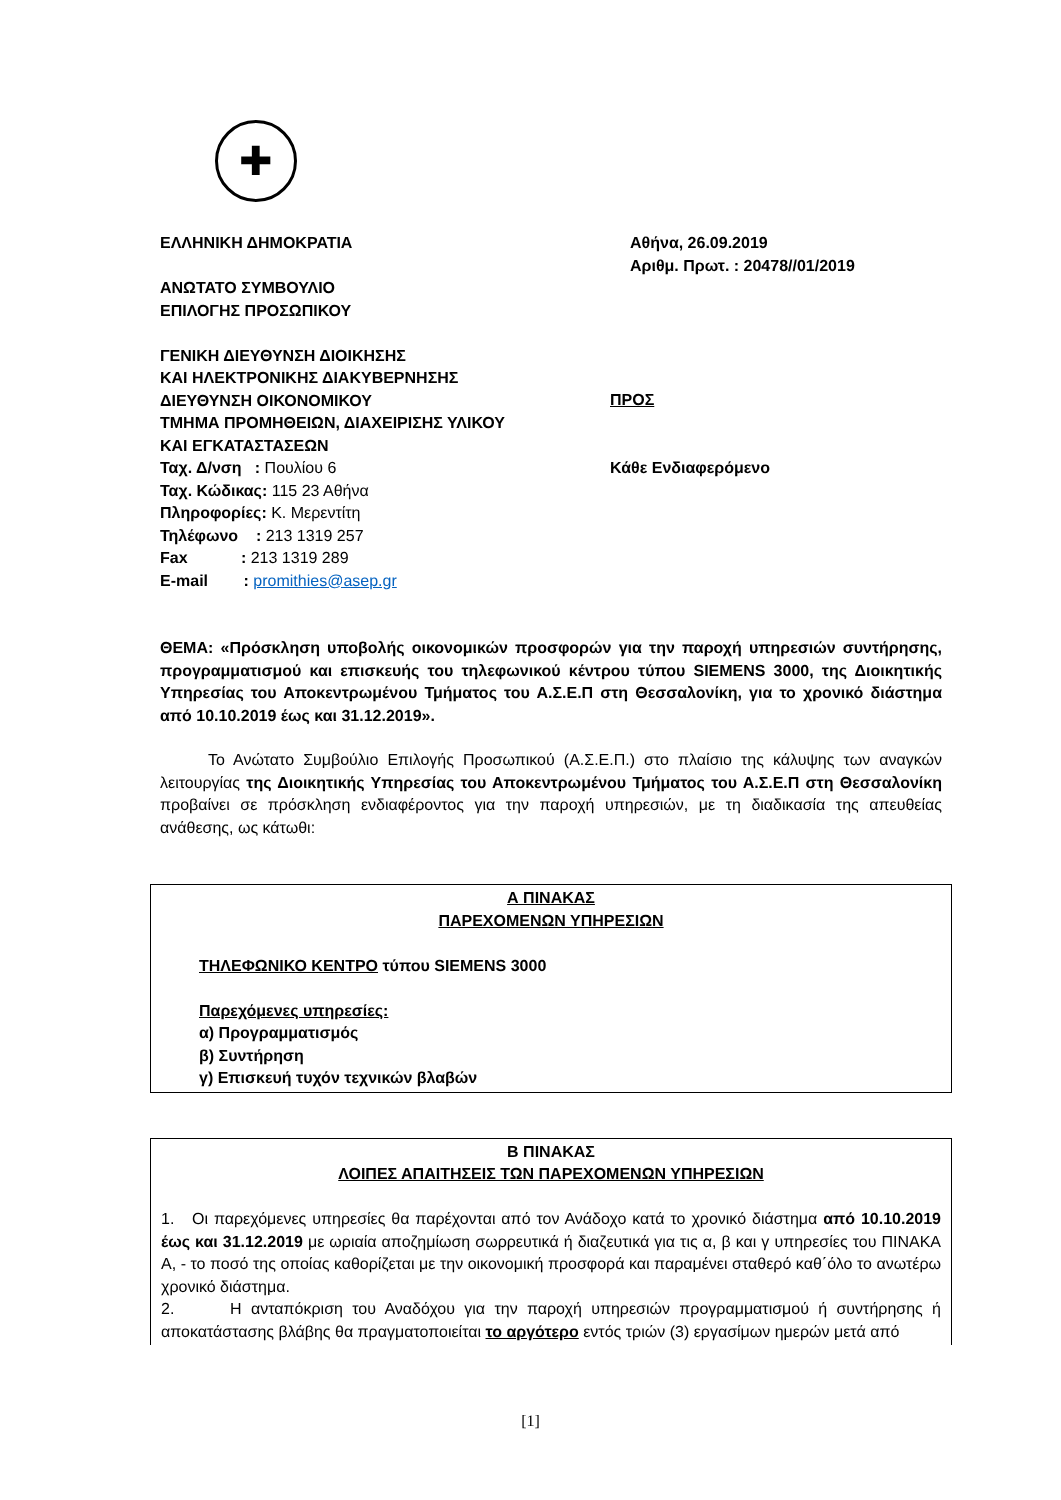✚
ΕΛΛΗΝΙΚΗ ΔΗΜΟΚΡΑΤΙΑ
ΑΝΩΤΑΤΟ ΣΥΜΒΟΥΛΙΟ
ΕΠΙΛΟΓΗΣ ΠΡΟΣΩΠΙΚΟΥ
ΓΕΝΙΚΗ ΔΙΕΥΘΥΝΣΗ ΔΙΟΙΚΗΣΗΣ
ΚΑΙ ΗΛΕΚΤΡΟΝΙΚΗΣ ΔΙΑΚΥΒΕΡΝΗΣΗΣ
ΔΙΕΥΘΥΝΣΗ ΟΙΚΟΝΟΜΙΚΟΥ
ΤΜΗΜΑ ΠΡΟΜΗΘΕΙΩΝ, ΔΙΑΧΕΙΡΙΣΗΣ ΥΛΙΚΟΥ
ΚΑΙ ΕΓΚΑΤΑΣΤΑΣΕΩΝ
Ταχ. Δ/νση : Πουλίου 6
Ταχ. Κώδικας: 115 23 Αθήνα
Πληροφορίες: Κ. Μερεντίτη
Τηλέφωνο : 213 1319 257
Fax : 213 1319 289
E-mail : promithies@asep.gr
Αθήνα, 26.09.2019
Αριθμ. Πρωτ. : 20478//01/2019
ΠΡΟΣ
Κάθε Ενδιαφερόμενο
ΘΕΜΑ: «Πρόσκληση υποβολής οικονομικών προσφορών για την παροχή υπηρεσιών συντήρησης, προγραμματισμού και επισκευής του τηλεφωνικού κέντρου τύπου SIEMENS 3000, της Διοικητικής Υπηρεσίας του Αποκεντρωμένου Τμήματος του Α.Σ.Ε.Π στη Θεσσαλονίκη, για το χρονικό διάστημα από 10.10.2019 έως και 31.12.2019».
Το Ανώτατο Συμβούλιο Επιλογής Προσωπικού (Α.Σ.Ε.Π.) στο πλαίσιο της κάλυψης των αναγκών λειτουργίας της Διοικητικής Υπηρεσίας του Αποκεντρωμένου Τμήματος του Α.Σ.Ε.Π στη Θεσσαλονίκη προβαίνει σε πρόσκληση ενδιαφέροντος για την παροχή υπηρεσιών, με τη διαδικασία της απευθείας ανάθεσης, ως κάτωθι:
Α ΠΙΝΑΚΑΣ
ΠΑΡΕΧΟΜΕΝΩΝ ΥΠΗΡΕΣΙΩΝ
ΤΗΛΕΦΩΝΙΚΟ ΚΕΝΤΡΟ τύπου SIEMENS 3000
Παρεχόμενες υπηρεσίες:
α) Προγραμματισμός
β) Συντήρηση
γ) Επισκευή τυχόν τεχνικών βλαβών
Β ΠΙΝΑΚΑΣ
ΛΟΙΠΕΣ ΑΠΑΙΤΗΣΕΙΣ ΤΩΝ ΠΑΡΕΧΟΜΕΝΩΝ ΥΠΗΡΕΣΙΩΝ
1. Οι παρεχόμενες υπηρεσίες θα παρέχονται από τον Ανάδοχο κατά το χρονικό διάστημα από 10.10.2019 έως και 31.12.2019 με ωριαία αποζημίωση σωρρευτικά ή διαζευτικά για τις α, β και γ υπηρεσίες του ΠΙΝΑΚΑ Α, - το ποσό της οποίας καθορίζεται με την οικονομική προσφορά και παραμένει σταθερό καθ΄όλο το ανωτέρω χρονικό διάστημα.
2. Η ανταπόκριση του Αναδόχου για την παροχή υπηρεσιών προγραμματισμού ή συντήρησης ή αποκατάστασης βλάβης θα πραγματοποιείται το αργότερο εντός τριών (3) εργασίμων ημερών μετά από
[1]